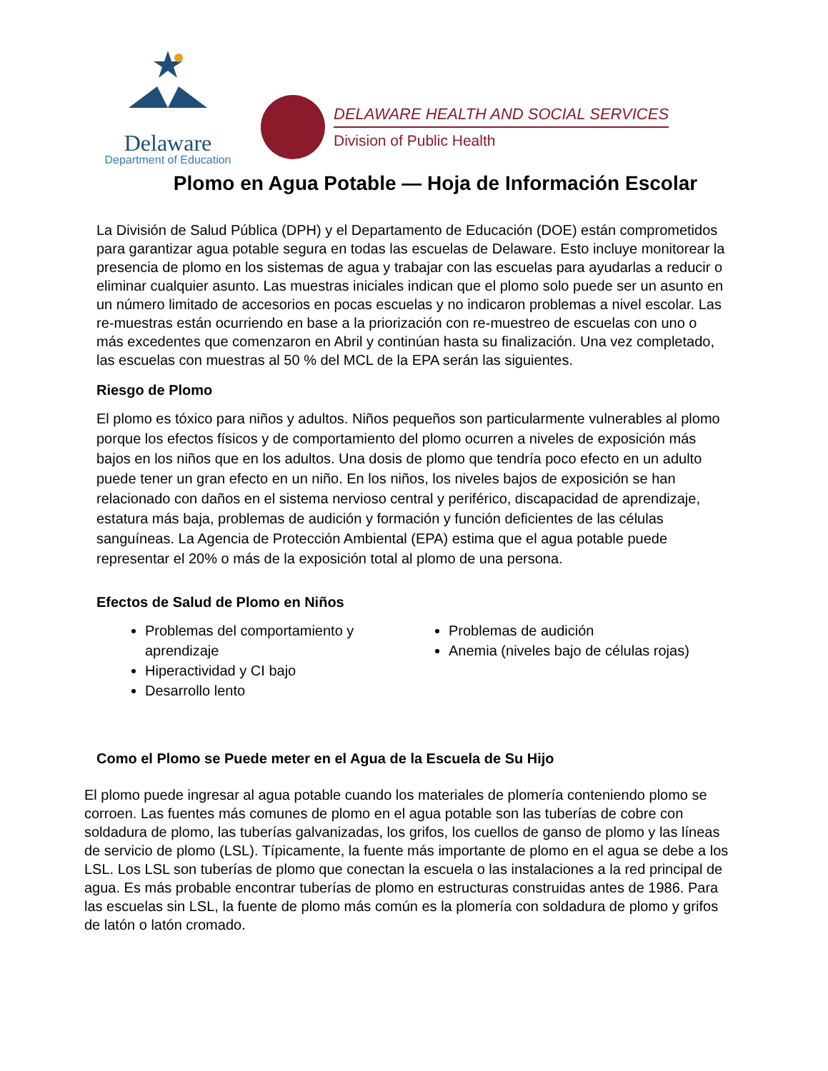Delaware
Department of Education
DELAWARE HEALTH AND SOCIAL SERVICES
Division of Public Health
Plomo en Agua Potable — Hoja de Información Escolar
La División de Salud Pública (DPH) y el Departamento de Educación (DOE) están comprometidos para garantizar agua potable segura en todas las escuelas de Delaware. Esto incluye monitorear la presencia de plomo en los sistemas de agua y trabajar con las escuelas para ayudarlas a reducir o eliminar cualquier asunto. Las muestras iniciales indican que el plomo solo puede ser un asunto en un número limitado de accesorios en pocas escuelas y no indicaron problemas a nivel escolar. Las re-muestras están ocurriendo en base a la priorización con re-muestreo de escuelas con uno o más excedentes que comenzaron en Abril y continúan hasta su finalización. Una vez completado, las escuelas con muestras al 50 % del MCL de la EPA serán las siguientes.
Riesgo de Plomo
El plomo es tóxico para niños y adultos. Niños pequeños son particularmente vulnerables al plomo porque los efectos físicos y de comportamiento del plomo ocurren a niveles de exposición más bajos en los niños que en los adultos. Una dosis de plomo que tendría poco efecto en un adulto puede tener un gran efecto en un niño. En los niños, los niveles bajos de exposición se han relacionado con daños en el sistema nervioso central y periférico, discapacidad de aprendizaje, estatura más baja, problemas de audición y formación y función deficientes de las células sanguíneas. La Agencia de Protección Ambiental (EPA) estima que el agua potable puede representar el 20% o más de la exposición total al plomo de una persona.
Efectos de Salud de Plomo en Niños
Problemas del comportamiento y aprendizaje
Hiperactividad y CI bajo
Desarrollo lento
Problemas de audición
Anemia (niveles bajo de células rojas)
Como el Plomo se Puede meter en el Agua de la Escuela de Su Hijo
El plomo puede ingresar al agua potable cuando los materiales de plomería conteniendo plomo se corroen. Las fuentes más comunes de plomo en el agua potable son las tuberías de cobre con soldadura de plomo, las tuberías galvanizadas, los grifos, los cuellos de ganso de plomo y las líneas de servicio de plomo (LSL). Típicamente, la fuente más importante de plomo en el agua se debe a los LSL. Los LSL son tuberías de plomo que conectan la escuela o las instalaciones a la red principal de agua. Es más probable encontrar tuberías de plomo en estructuras construidas antes de 1986. Para las escuelas sin LSL, la fuente de plomo más común es la plomería con soldadura de plomo y grifos de latón o latón cromado.